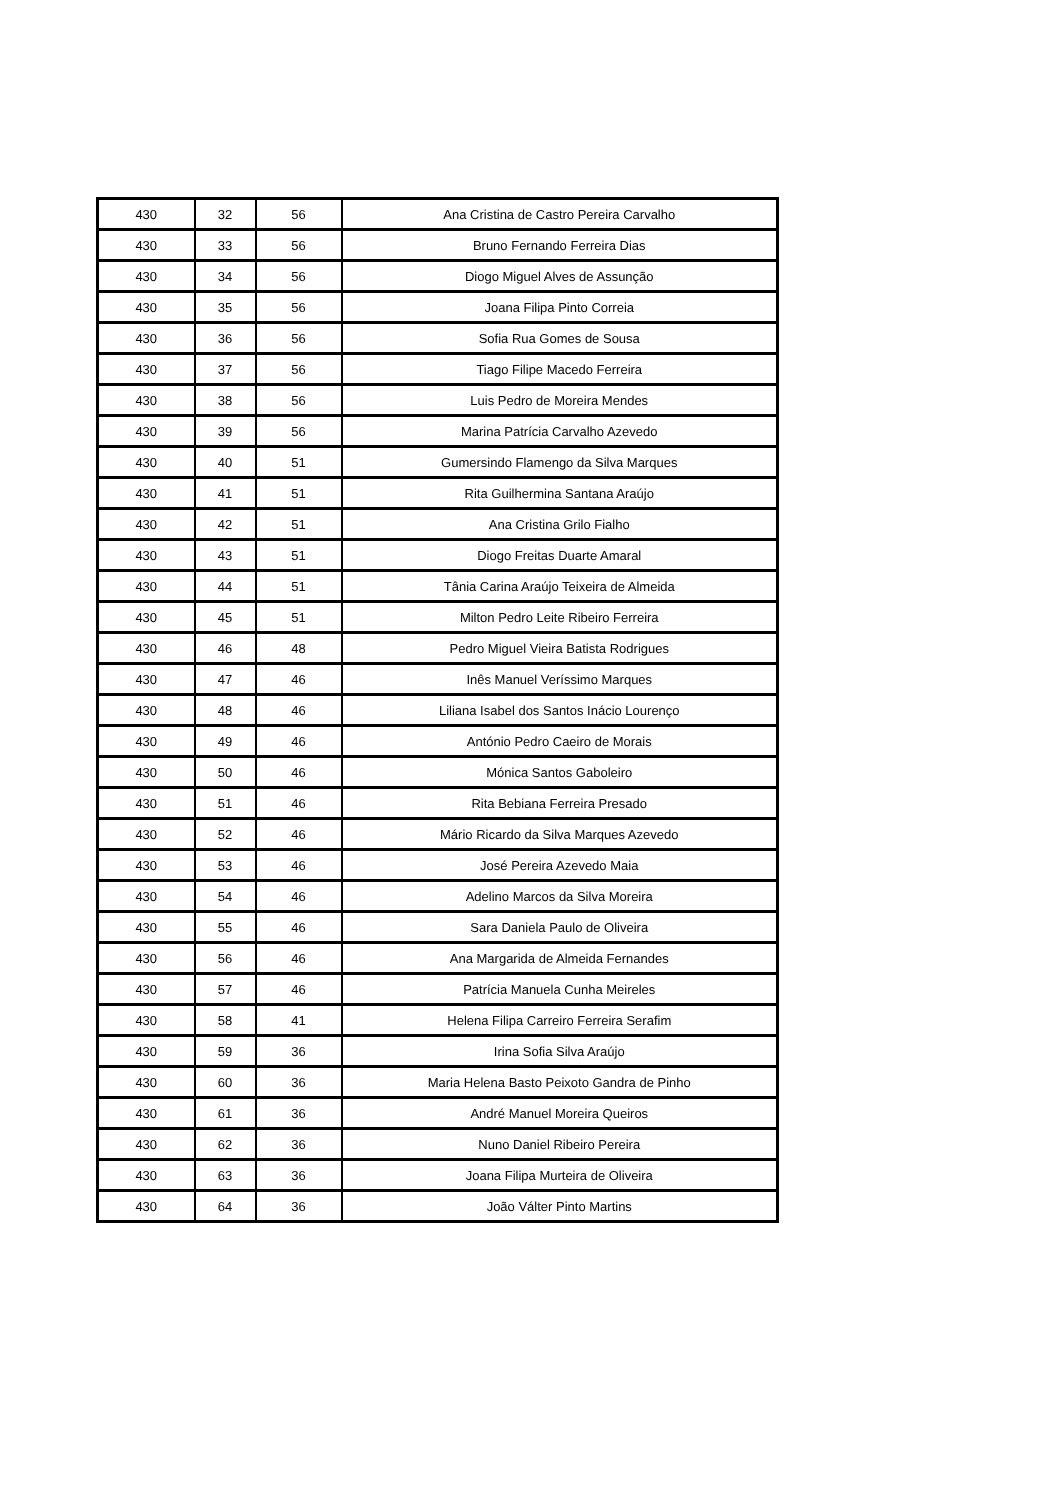| 430 | 32 | 56 | Ana Cristina de Castro Pereira Carvalho |
| 430 | 33 | 56 | Bruno Fernando Ferreira Dias |
| 430 | 34 | 56 | Diogo Miguel Alves de Assunção |
| 430 | 35 | 56 | Joana Filipa Pinto Correia |
| 430 | 36 | 56 | Sofia Rua Gomes de Sousa |
| 430 | 37 | 56 | Tiago Filipe Macedo Ferreira |
| 430 | 38 | 56 | Luis Pedro de Moreira Mendes |
| 430 | 39 | 56 | Marina Patrícia Carvalho Azevedo |
| 430 | 40 | 51 | Gumersindo Flamengo da Silva Marques |
| 430 | 41 | 51 | Rita Guilhermina Santana Araújo |
| 430 | 42 | 51 | Ana Cristina Grilo Fialho |
| 430 | 43 | 51 | Diogo Freitas Duarte Amaral |
| 430 | 44 | 51 | Tânia Carina Araújo Teixeira de Almeida |
| 430 | 45 | 51 | Milton Pedro Leite Ribeiro Ferreira |
| 430 | 46 | 48 | Pedro Miguel Vieira Batista Rodrigues |
| 430 | 47 | 46 | Inês Manuel Veríssimo Marques |
| 430 | 48 | 46 | Liliana Isabel dos Santos Inácio Lourenço |
| 430 | 49 | 46 | António Pedro Caeiro de Morais |
| 430 | 50 | 46 | Mónica Santos Gaboleiro |
| 430 | 51 | 46 | Rita Bebiana Ferreira Presado |
| 430 | 52 | 46 | Mário Ricardo da Silva Marques Azevedo |
| 430 | 53 | 46 | José Pereira Azevedo Maia |
| 430 | 54 | 46 | Adelino Marcos da Silva Moreira |
| 430 | 55 | 46 | Sara Daniela Paulo de Oliveira |
| 430 | 56 | 46 | Ana Margarida de Almeida Fernandes |
| 430 | 57 | 46 | Patrícia Manuela Cunha Meireles |
| 430 | 58 | 41 | Helena Filipa Carreiro Ferreira Serafim |
| 430 | 59 | 36 | Irina Sofia Silva Araújo |
| 430 | 60 | 36 | Maria Helena Basto Peixoto Gandra de Pinho |
| 430 | 61 | 36 | André Manuel Moreira Queiros |
| 430 | 62 | 36 | Nuno Daniel Ribeiro Pereira |
| 430 | 63 | 36 | Joana Filipa Murteira de Oliveira |
| 430 | 64 | 36 | João Válter Pinto Martins |